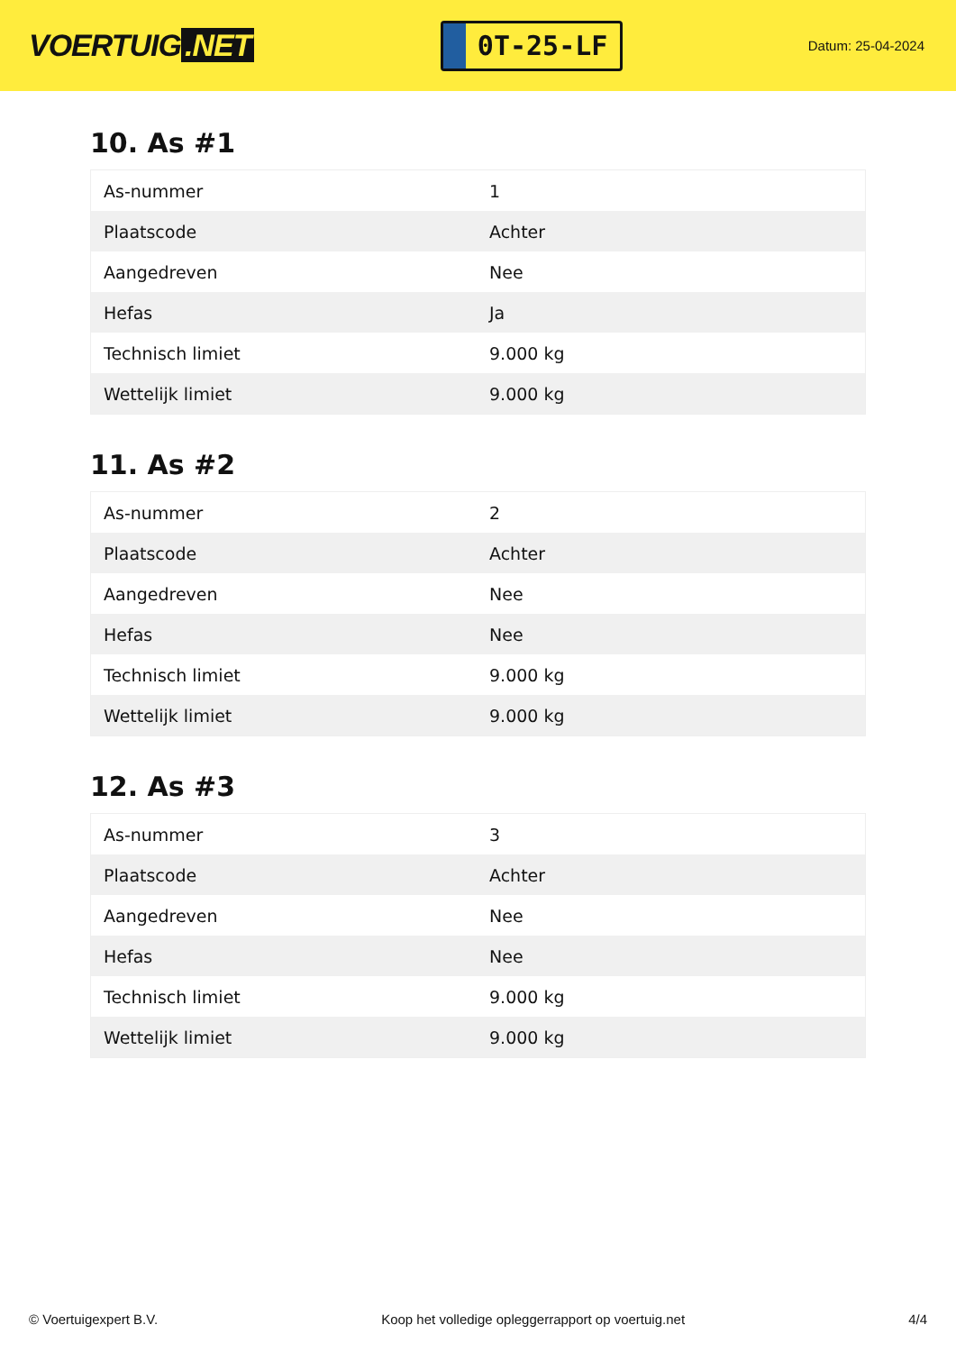VOERTUIG.NET
0T-25-LF
Datum: 25-04-2024
10. As #1
| As-nummer | 1 |
| Plaatscode | Achter |
| Aangedreven | Nee |
| Hefas | Ja |
| Technisch limiet | 9.000 kg |
| Wettelijk limiet | 9.000 kg |
11. As #2
| As-nummer | 2 |
| Plaatscode | Achter |
| Aangedreven | Nee |
| Hefas | Nee |
| Technisch limiet | 9.000 kg |
| Wettelijk limiet | 9.000 kg |
12. As #3
| As-nummer | 3 |
| Plaatscode | Achter |
| Aangedreven | Nee |
| Hefas | Nee |
| Technisch limiet | 9.000 kg |
| Wettelijk limiet | 9.000 kg |
© Voertuigexpert B.V. Koop het volledige opleggerrapport op voertuig.net 4/4